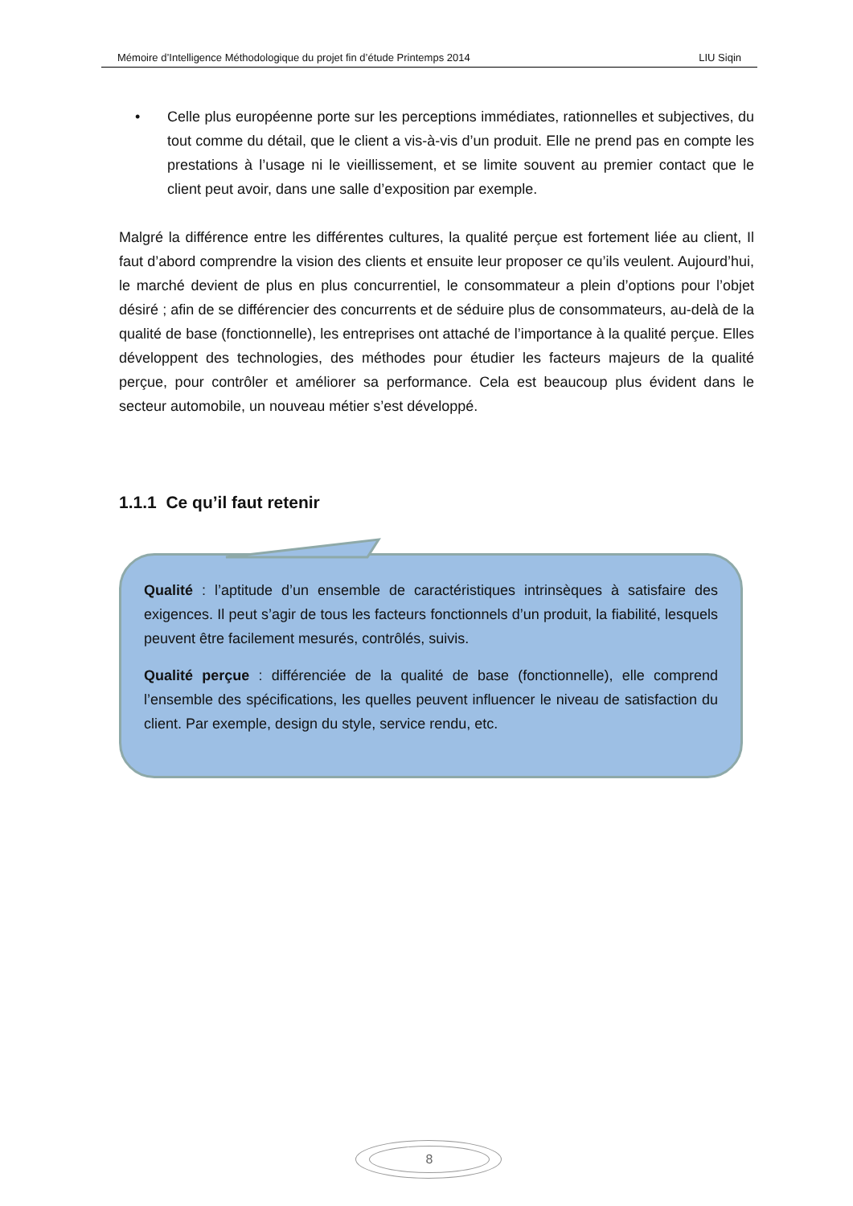Mémoire d’Intelligence Méthodologique du projet fin d’étude Printemps 2014 LIU Siqin
• Celle plus européenne porte sur les perceptions immédiates, rationnelles et subjectives, du tout comme du détail, que le client a vis-à-vis d’un produit. Elle ne prend pas en compte les prestations à l’usage ni le vieillissement, et se limite souvent au premier contact que le client peut avoir, dans une salle d’exposition par exemple.
Malgré la différence entre les différentes cultures, la qualité perçue est fortement liée au client, Il faut d’abord comprendre la vision des clients et ensuite leur proposer ce qu’ils veulent. Aujourd’hui, le marché devient de plus en plus concurrentiel, le consommateur a plein d’options pour l’objet désiré ; afin de se différencier des concurrents et de séduire plus de consommateurs, au-delà de la qualité de base (fonctionnelle), les entreprises ont attaché de l’importance à la qualité perçue. Elles développent des technologies, des méthodes pour étudier les facteurs majeurs de la qualité perçue, pour contrôler et améliorer sa performance. Cela est beaucoup plus évident dans le secteur automobile, un nouveau métier s’est développé.
1.1.1 Ce qu’il faut retenir
Qualité : l’aptitude d’un ensemble de caractéristiques intrinsèques à satisfaire des exigences. Il peut s’agir de tous les facteurs fonctionnels d’un produit, la fiabilité, lesquels peuvent être facilement mesurés, contrôlés, suivis.
Qualité perçue : différenciée de la qualité de base (fonctionnelle), elle comprend l’ensemble des spécifications, les quelles peuvent influencer le niveau de satisfaction du client. Par exemple, design du style, service rendu, etc.
8